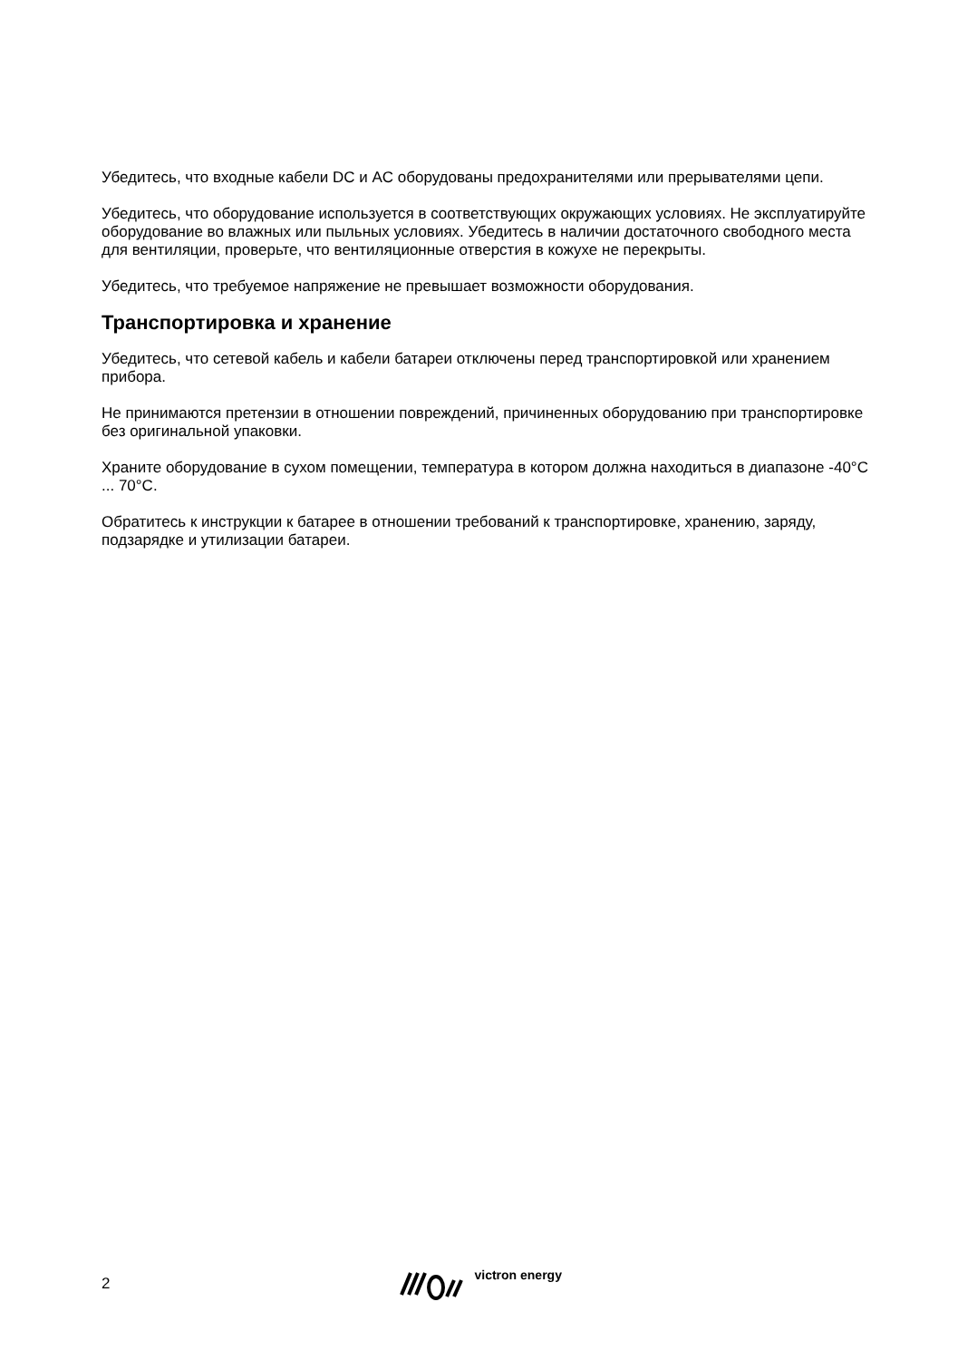Убедитесь, что входные кабели DC и AC оборудованы предохранителями или прерывателями цепи.
Убедитесь, что оборудование используется в соответствующих окружающих условиях. Не эксплуатируйте оборудование во влажных или пыльных условиях. Убедитесь в наличии достаточного свободного места для вентиляции, проверьте, что вентиляционные отверстия в кожухе не перекрыты.
Убедитесь, что требуемое напряжение не превышает возможности оборудования.
Транспортировка и хранение
Убедитесь, что сетевой кабель и кабели батареи отключены перед транспортировкой или хранением прибора.
Не принимаются претензии в отношении повреждений, причиненных оборудованию при транспортировке без оригинальной упаковки.
Храните оборудование в сухом помещении, температура в котором должна находиться в диапазоне -40°C ... 70°C.
Обратитесь к инструкции к батарее в отношении требований к транспортировке, хранению, заряду, подзарядке и утилизации батареи.
2
victron energy